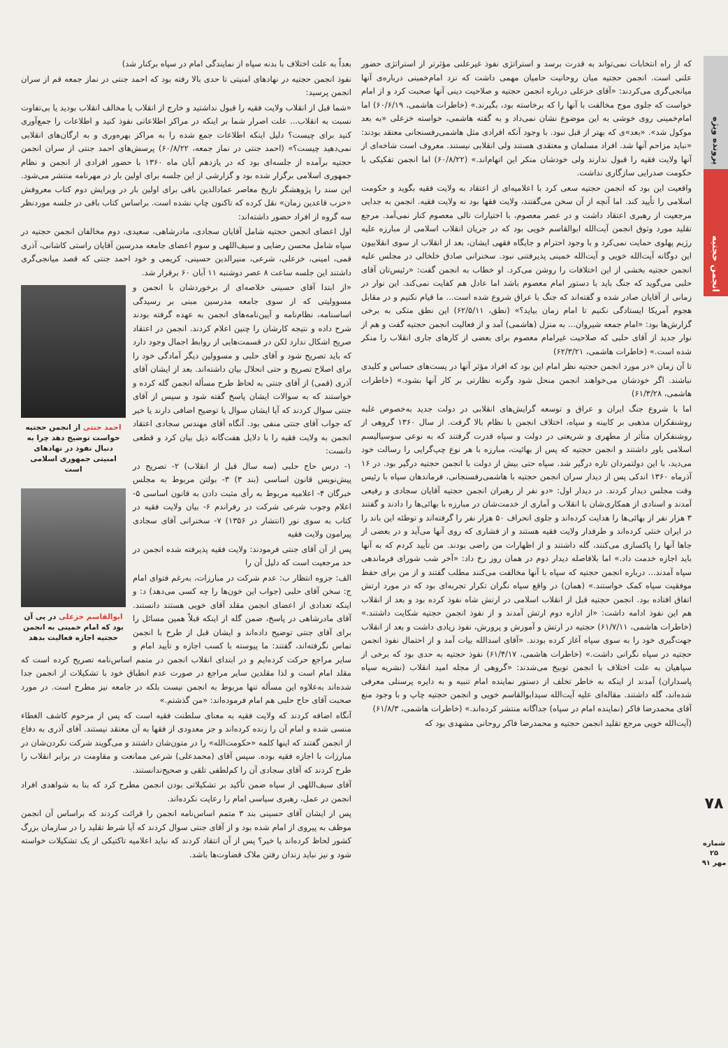پرونده ویژه
انجمن حجتیه
۷۸
شماره ۲۵
مهر ۹۱
که از راه انتخابات نمی‌تواند به قدرت برسد و استراتژی نفوذ غیرعلنی مؤثرتر از استراتژی حضور علنی است. انجمن حجتیه میان روحانیت حامیان مهمی داشت که نزد امام‌خمینی درباره‌ی آنها میانجی‌گری می‌کردند: «آقای خزعلی درباره انجمن حجتیه و صلاحیت دینی آنها صحبت کرد و از امام خواست که جلوی موج مخالفت با آنها را که برخاسته بود، بگیرند.» (خاطرات هاشمی، ۶۰/۶/۱۹) اما امام‌خمینی روی خوشی به این موضوع نشان نمی‌داد و به گفته هاشمی، خواسته خزعلی «به بعد موکول شد». «بعد»ی که بهتر از قبل نبود. با وجود آنکه افرادی مثل هاشمی‌رفسنجانی معتقد بودند: «نباید مزاحم آنها شد. افراد مسلمان و معتقدی هستند ولی انقلابی نیستند. معروف است شاخه‌ای از آنها ولایت فقیه را قبول ندارند ولی خودشان منکر این اتهام‌اند.» (۶۰/۸/۲۲) اما انجمن تفکیکی با حکومت صدرایی سازگاری نداشت.
واقعیت این بود که انجمن حجتیه سعی کرد با اعلامیه‌ای از اعتقاد به ولایت فقیه بگوید و حکومت اسلامی را تأیید کند. اما آنچه از آن سخن می‌گفتند، ولایت فقها بود نه ولایت فقیه. انجمن به جدایی مرجعیت از رهبری اعتقاد داشت و در عصر معصوم، با اختیارات تالی معصوم کنار نمی‌آمد. مرجع تقلید مورد وثوق انجمن آیت‌الله ابوالقاسم خویی بود که در جریان انقلاب اسلامی از مبارزه علیه رژیم پهلوی حمایت نمی‌کرد و با وجود احترام و جایگاه فقهی ایشان، بعد از انقلاب از سوی انقلابیون این دوگانه آیت‌الله خویی و آیت‌الله خمینی پذیرفتنی نبود. سخنرانی صادق خلخالی در مجلس علیه انجمن حجتیه بخشی از این اختلافات را روشن می‌کرد. او خطاب به انجمن گفت: «رئیس‌تان آقای حلبی می‌گوید که جنگ باید با دستور امام معصوم باشد اما عادل هم کفایت نمی‌کند. این نوار در زمانی از آقایان صادر شده و گفته‌اند که جنگ با عراق شروع شده است... ما قیام نکنیم و در مقابل هجوم آمریکا ایستادگی نکنیم تا امام زمان بیاید؟» (نطق، ۶۲/۵/۱۱) این نطق متکی به برخی گزارش‌ها بود: «امام جمعه شیروان... به منزل (هاشمی) آمد و از فعالیت انجمن حجتیه گفت و هم از نوار جدید از آقای حلبی که صلاحیت غیرامام معصوم برای بعضی از کارهای جاری انقلاب را منکر شده است.» (خاطرات هاشمی، ۶۲/۳/۲۱)
تا آن زمان «در مورد انجمن حجتیه نظر امام این بود که افراد مؤثر آنها در پست‌های حساس و کلیدی نباشند. اگر خودشان می‌خواهند انجمن منحل شود وگرنه نظارتی بر کار آنها بشود.» (خاطرات هاشمی، ۶۱/۳/۲۸)
اما با شروع جنگ ایران و عراق و توسعه گرایش‌های انقلابی در دولت جدید به‌خصوص غلبه روشنفکران مذهبی بر کابینه و سپاه، اختلاف انجمن با نظام بالا گرفت. از سال ۱۳۶۰ گروهی از روشنفکران متأثر از مطهری و شریعتی در دولت و سپاه قدرت گرفتند که به نوعی سوسیالیسم اسلامی باور داشتند و انجمن حجتیه که پس از بهائیت، مبارزه با هر نوع چپ‌گرایی را رسالت خود می‌دید، با این دولتمردان تازه درگیر شد. سپاه حتی بیش از دولت با انجمن حجتیه درگیر بود. در ۱۶ آذرماه ۱۳۶۰ اندکی پس از دیدار سران انجمن حجتیه با هاشمی‌رفسنجانی، فرماندهان سپاه با رئیس وقت مجلس دیدار کردند. در دیدار اول: «دو نفر از رهبران انجمن حجتیه آقایان سجادی و رفیعی آمدند و اسنادی از همکاری‌شان با انقلاب و آماری از خدمت‌شان در مبارزه با بهائی‌ها را دادند و گفتند ۳ هزار نفر از بهائی‌ها را هدایت کرده‌اند و جلوی انحراف ۵۰ هزار نفر را گرفته‌اند و توطئه این باند را در ایران خنثی کرده‌اند و طرفدار ولایت فقیه هستند و از فشاری که روی آنها می‌آید و در بعضی از جاها آنها را پاکسازی می‌کنند، گله داشتند و از اظهارات من راضی بودند. من تأیید کردم که به آنها باید اجازه خدمت داد.» اما بلافاصله دیدار دوم در همان روز رخ داد: «آخر شب شورای فرماندهی سپاه آمدند... درباره انجمن حجتیه که سپاه با آنها مخالفت می‌کنند مطلب گفتند و از من برای حفظ موفقیت سپاه کمک خواستند.» (همان) در واقع سپاه نگران تکرار تجربه‌ای بود که در مورد ارتش اتفاق افتاده بود. انجمن حجتیه قبل از انقلاب اسلامی در ارتش شاه نفوذ کرده بود و بعد از انقلاب هم این نفوذ ادامه داشت: «از اداره دوم ارتش آمدند و از نفوذ انجمن حجتیه شکایت داشتند.» (خاطرات هاشمی، ۶۱/۷/۱۱) حجتیه در ارتش و آموزش و پرورش، نفوذ زیادی داشت و بعد از انقلاب جهت‌گیری خود را به سوی سپاه آغاز کرده بودند. «آقای اسدالله بیات آمد و از احتمال نفوذ انجمن حجتیه در سپاه نگرانی داشت.» (خاطرات هاشمی، ۶۱/۴/۱۷) نفوذ حجتیه به حدی بود که برخی از سپاهیان به علت اختلاف با انجمن توبیخ می‌شدند: «گروهی از مجله امید انقلاب (نشریه سپاه پاسداران) آمدند از اینکه به خاطر تخلف از دستور نماینده امام تنبیه و به دایره پرسنلی معرفی شده‌اند، گله داشتند. مقاله‌ای علیه آیت‌الله سیدابوالقاسم خویی و انجمن حجتیه چاپ و با وجود منع آقای محمدرضا فاکر (نماینده امام در سپاه) جداگانه منتشر کرده‌اند.» (خاطرات هاشمی، ۶۱/۸/۳)
(آیت‌الله خویی مرجع تقلید انجمن حجتیه و محمدرضا فاکر روحانی مشهدی بود که
بعداً به علت اختلاف با بدنه سپاه از نمایندگی امام در سپاه برکنار شد)
نفوذ انجمن حجتیه در نهادهای امنیتی تا حدی بالا رفته بود که احمد جنتی در نماز جمعه قم از سران انجمن پرسید:
«شما قبل از انقلاب ولایت فقیه را قبول نداشتید و خارج از انقلاب یا مخالف انقلاب بودید یا بی‌تفاوت نسبت به انقلاب... علت اصرار شما بر اینکه در مراکز اطلاعاتی نفوذ کنید و اطلاعات را جمع‌آوری کنید برای چیست؟ دلیل اینکه اطلاعات جمع شده را به مراکز بهره‌وری و به ارگان‌های انقلابی نمی‌دهید چیست؟» (احمد جنتی در نماز جمعه، ۶۰/۸/۲۲) پرسش‌های احمد جنتی از سران انجمن حجتیه برآمده از جلسه‌ای بود که در یازدهم آبان ماه ۱۳۶۰ با حضور افرادی از انجمن و نظام جمهوری اسلامی برگزار شده بود و گزارشی از این جلسه برای اولین بار در مهرنامه منتشر می‌شود. این سند را پژوهشگر تاریخ معاصر عمادالدین باقی برای اولین بار در ویرایش دوم کتاب معروفش «حزب قاعدین زمان» نقل کرده که تاکنون چاپ نشده است. براساس کتاب باقی در جلسه موردنظر سه گروه از افراد حضور داشته‌اند:
اول اعضای انجمن حجتیه شامل آقایان سجادی، مادرشاهی، سعیدی، دوم مخالفان انجمن حجتیه در سپاه شامل محسن رضایی و سیف‌اللهی و سوم اعضای جامعه مدرسین آقایان راستی کاشانی، آذری قمی، امینی، خزعلی، شرعی، منیرالدین حسینی، کریمی و خود احمد جنتی که قصد میانجی‌گری داشتند این جلسه ساعت ۸ عصر دوشنبه ۱۱ آبان ۶۰ برقرار شد.
احمد جنتی از انجمن حجتیه خواست توضیح دهد چرا به دنبال نفوذ در نهادهای امنیتی جمهوری اسلامی است
ابوالقاسم خزعلی در پی آن بود که امام خمینی به انجمن حجتیه اجازه فعالیت بدهد
«از ابتدا آقای حسینی خلاصه‌ای از برخوردشان با انجمن و مسوولیتی که از سوی جامعه مدرسین مبنی بر رسیدگی اساسنامه، نظام‌نامه و آیین‌نامه‌های انجمن به عهده گرفته بودند شرح داده و نتیجه کارشان را چنین اعلام کردند. انجمن در اعتقاد صریح اشکال ندارد لکن در قسمت‌هایی از روابط اجمال وجود دارد که باید تصریح شود و آقای حلبی و مسوولین دیگر آمادگی خود را برای اصلاح تصریح و حتی انحلال بیان داشته‌اند. بعد از ایشان آقای آذری (قمی) از آقای جنتی به لحاظ طرح مسأله انجمن گله کرده و خواستند که به سوالات ایشان پاسخ گفته شود و سپس از آقای جنتی سوال کردند که آیا ایشان سوال یا توضیح اضافی دارند یا خیر که جواب آقای جنتی منفی بود. آنگاه آقای مهندس سجادی اعتقاد انجمن به ولایت فقیه را با دلایل هفت‌گانه ذیل بیان کرد و قطعی دانست:
۱- درس حاج حلبی (سه سال قبل از انقلاب) ۲- تصریح در پیش‌نویس قانون اساسی (بند ۳) ۳- بولتن مربوط به مجلس خبرگان ۴- اعلامیه مربوط به رأی مثبت دادن به قانون اساسی ۵- اعلام وجوب شرعی شرکت در رفراندم ۶- بیان ولایت فقیه در کتاب به سوی نور (انتشار در ۱۳۵۶) ۷- سخنرانی آقای سجادی پیرامون ولایت فقیه
پس از آن آقای جنتی فرمودند: ولایت فقیه پذیرفته شده انجمن در حد مرجعیت است که دلیل آن را
الف: جزوه انتظار ب: عدم شرکت در مبارزات، به‌رغم فتوای امام ج: سخن آقای حلبی (جواب این خون‌ها را چه کسی می‌دهد) د: و اینکه تعدادی از اعضای انجمن مقلد آقای خویی هستند دانستند. آقای مادرشاهی در پاسخ، ضمن گله از اینکه قبلاً همین مسائل را برای آقای جنتی توضیح داده‌اند و ایشان قبل از طرح با انجمن تماس نگرفته‌اند، گفتند: ما پیوسته با کسب اجازه و تأیید امام و سایر مراجع حرکت کرده‌ایم و در ابتدای انقلاب انجمن در متمم اساس‌نامه تصریح کرده است که مقلد امام است و لذا مقلدین سایر مراجع در صورت عدم انطباق خود با تشکیلات از انجمن جدا شده‌اند به‌علاوه این مسأله تنها مربوط به انجمن نیست بلکه در جامعه نیز مطرح است. در مورد صحبت آقای حاج حلبی هم امام فرموده‌اند: «من گذشتم.»
آنگاه اضافه کردند که ولایت فقیه به معنای سلطنت فقیه است که پس از مرحوم کاشف الغطاء منسی شده و امام آن را زنده کرده‌اند و جز معدودی از فقها به آن معتقد نیستند. آقای آذری به دفاع از انجمن گفتند که اینها کلمه «حکومت‌الله» را در متون‌شان داشتند و می‌گویند شرکت نکردن‌شان در مبارزات با اجازه فقیه بوده. سپس آقای (محمدعلی) شرعی ممانعت و مقاومت در برابر انقلاب را طرح کردند که آقای سجادی آن را کم‌لطفی تلقی و صحیح‌ندانستند.
آقای سیف‌اللهی از سپاه ضمن تأکید بر تشکیلاتی بودن انجمن مطرح کرد که بنا به شواهدی افراد انجمن در عمل، رهبری سیاسی امام را رعایت نکرده‌اند.
پس از ایشان آقای حسینی بند ۳ متمم اساس‌نامه انجمن را قرائت کردند که براساس آن انجمن موظف به پیروی از امام شده بود و از آقای جنتی سوال کردند که آیا شرط تقلید را در سازمان بزرگ کشور لحاظ کرده‌اند یا خیر؟ پس از آن انتقاد کردند که نباید اعلامیه تاکتیکی از یک تشکیلات خواسته شود و نیز نباید زندان رفتن ملاک قضاوت‌ها باشد.